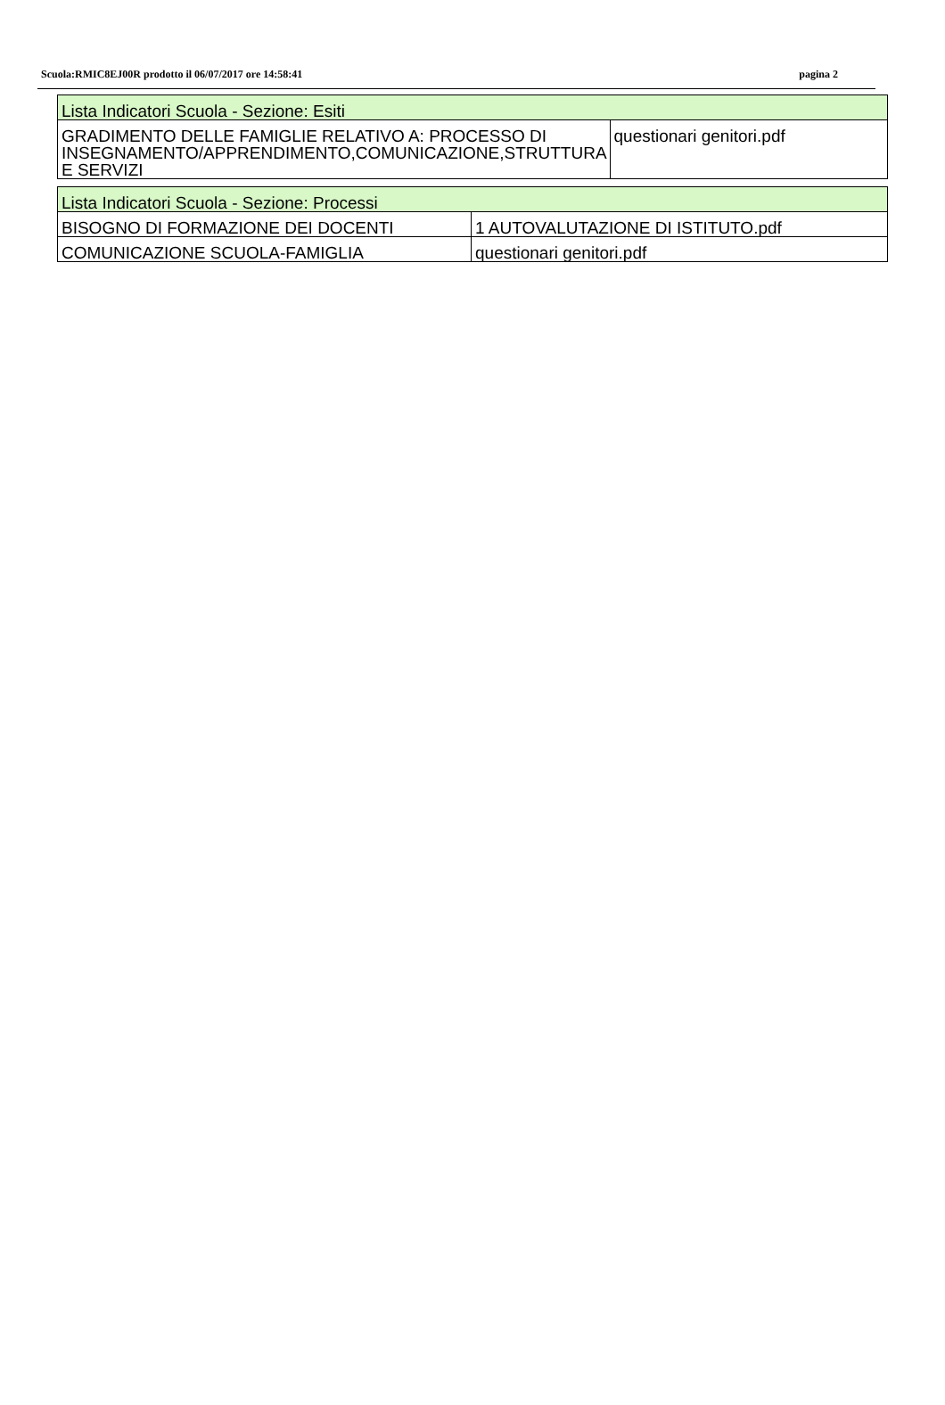Scuola:RMIC8EJ00R prodotto il 06/07/2017 ore 14:58:41 pagina 2
| Lista Indicatori Scuola - Sezione: Esiti | |
| --- | --- |
| GRADIMENTO DELLE FAMIGLIE RELATIVO A: PROCESSO DI INSEGNAMENTO/APPRENDIMENTO,COMUNICAZIONE,STRUTTURA E SERVIZI | questionari genitori.pdf |
| Lista Indicatori Scuola - Sezione: Processi | |
| --- | --- |
| BISOGNO DI FORMAZIONE DEI DOCENTI | 1 AUTOVALUTAZIONE DI ISTITUTO.pdf |
| COMUNICAZIONE SCUOLA-FAMIGLIA | questionari genitori.pdf |